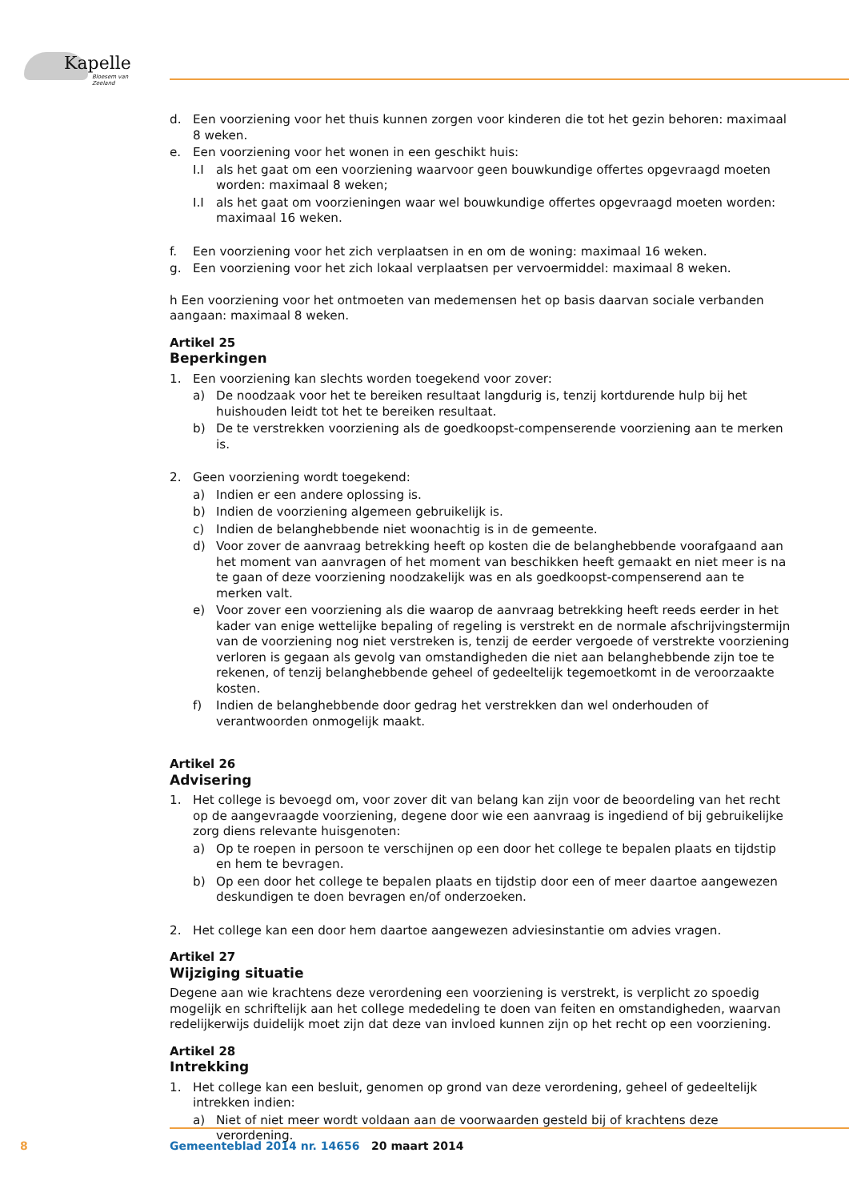Kapelle
Bloesem van Zeeland
d. Een voorziening voor het thuis kunnen zorgen voor kinderen die tot het gezin behoren: maximaal 8 weken.
e. Een voorziening voor het wonen in een geschikt huis:
I.I als het gaat om een voorziening waarvoor geen bouwkundige offertes opgevraagd moeten worden: maximaal 8 weken;
I.I als het gaat om voorzieningen waar wel bouwkundige offertes opgevraagd moeten worden: maximaal 16 weken.
f. Een voorziening voor het zich verplaatsen in en om de woning: maximaal 16 weken.
g. Een voorziening voor het zich lokaal verplaatsen per vervoermiddel: maximaal 8 weken.
h Een voorziening voor het ontmoeten van medemensen het op basis daarvan sociale verbanden aangaan: maximaal 8 weken.
Artikel 25
Beperkingen
1. Een voorziening kan slechts worden toegekend voor zover:
a) De noodzaak voor het te bereiken resultaat langdurig is, tenzij kortdurende hulp bij het huishouden leidt tot het te bereiken resultaat.
b) De te verstrekken voorziening als de goedkoopst-compenserende voorziening aan te merken is.
2. Geen voorziening wordt toegekend:
a) Indien er een andere oplossing is.
b) Indien de voorziening algemeen gebruikelijk is.
c) Indien de belanghebbende niet woonachtig is in de gemeente.
d) Voor zover de aanvraag betrekking heeft op kosten die de belanghebbende voorafgaand aan het moment van aanvragen of het moment van beschikken heeft gemaakt en niet meer is na te gaan of deze voorziening noodzakelijk was en als goedkoopst-compenserend aan te merken valt.
e) Voor zover een voorziening als die waarop de aanvraag betrekking heeft reeds eerder in het kader van enige wettelijke bepaling of regeling is verstrekt en de normale afschrijvingstermijn van de voorziening nog niet verstreken is, tenzij de eerder vergoede of verstrekte voorziening verloren is gegaan als gevolg van omstandigheden die niet aan belanghebbende zijn toe te rekenen, of tenzij belanghebbende geheel of gedeeltelijk tegemoetkomt in de veroorzaakte kosten.
f) Indien de belanghebbende door gedrag het verstrekken dan wel onderhouden of verantwoorden onmogelijk maakt.
Artikel 26
Advisering
1. Het college is bevoegd om, voor zover dit van belang kan zijn voor de beoordeling van het recht op de aangevraagde voorziening, degene door wie een aanvraag is ingediend of bij gebruikelijke zorg diens relevante huisgenoten:
a) Op te roepen in persoon te verschijnen op een door het college te bepalen plaats en tijdstip en hem te bevragen.
b) Op een door het college te bepalen plaats en tijdstip door een of meer daartoe aangewezen deskundigen te doen bevragen en/of onderzoeken.
2. Het college kan een door hem daartoe aangewezen adviesinstantie om advies vragen.
Artikel 27
Wijziging situatie
Degene aan wie krachtens deze verordening een voorziening is verstrekt, is verplicht zo spoedig mogelijk en schriftelijk aan het college mededeling te doen van feiten en omstandigheden, waarvan redelijkerwijs duidelijk moet zijn dat deze van invloed kunnen zijn op het recht op een voorziening.
Artikel 28
Intrekking
1. Het college kan een besluit, genomen op grond van deze verordening, geheel of gedeeltelijk intrekken indien:
a) Niet of niet meer wordt voldaan aan de voorwaarden gesteld bij of krachtens deze verordening.
8
Gemeenteblad 2014 nr. 14656 20 maart 2014